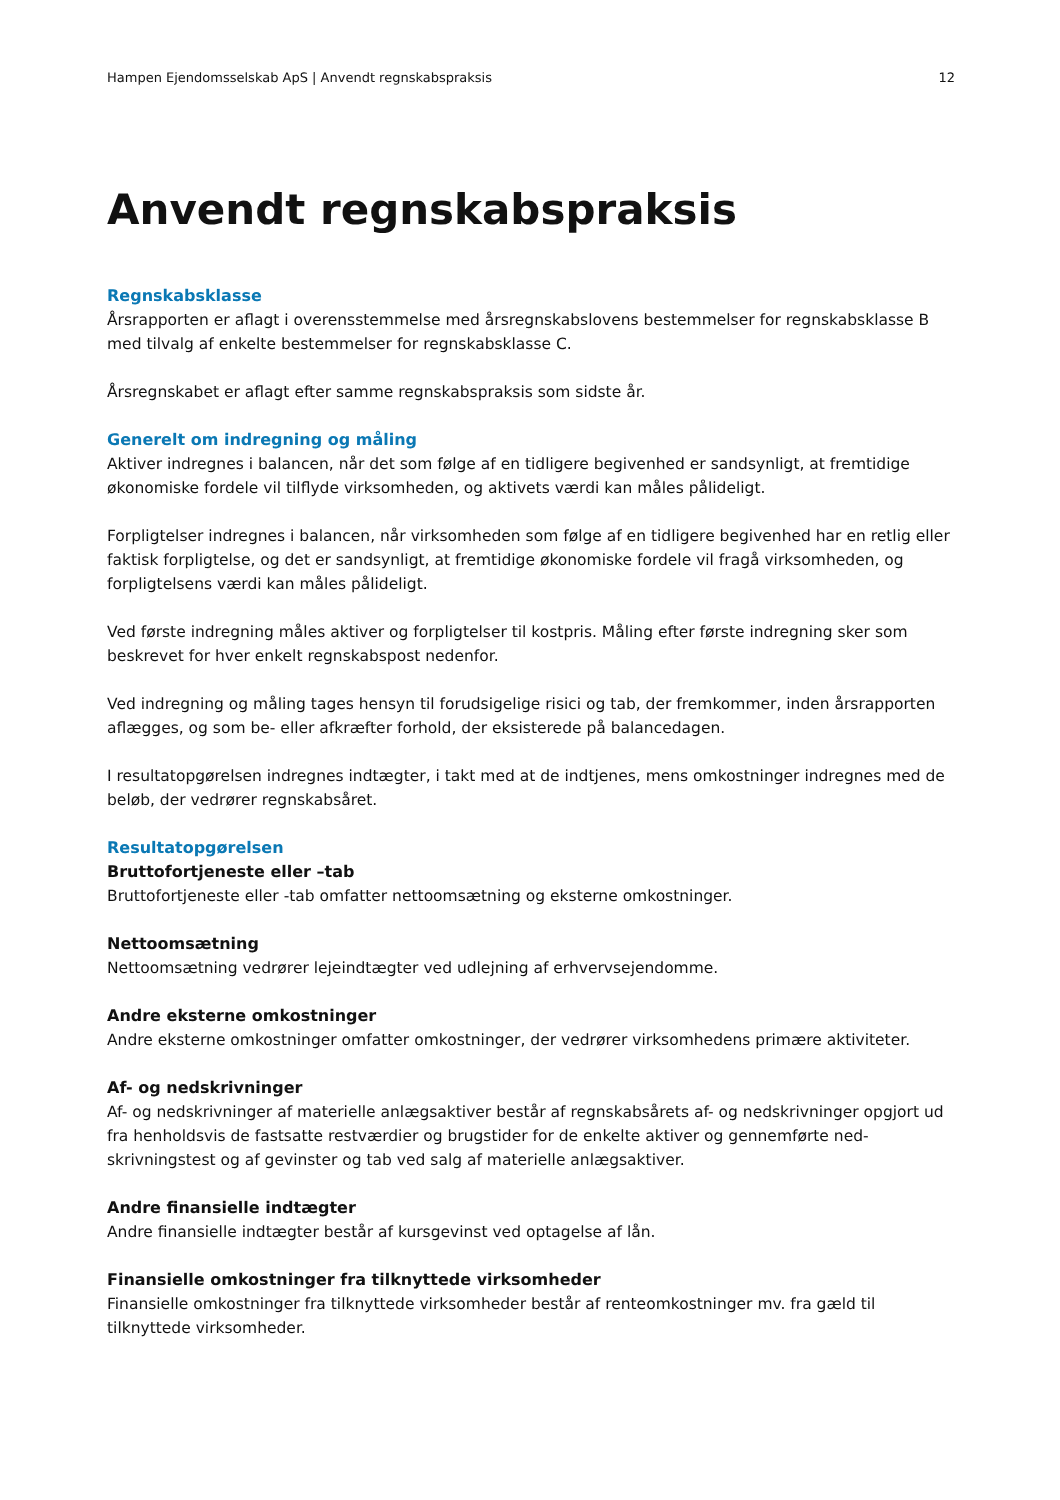Hampen Ejendomsselskab ApS | Anvendt regnskabspraksis 12
Anvendt regnskabspraksis
Regnskabsklasse
Årsrapporten er aflagt i overensstemmelse med årsregnskabslovens bestemmelser for regnskabsklasse B med tilvalg af enkelte bestemmelser for regnskabsklasse C.
Årsregnskabet er aflagt efter samme regnskabspraksis som sidste år.
Generelt om indregning og måling
Aktiver indregnes i balancen, når det som følge af en tidligere begivenhed er sandsynligt, at fremtidige økonomiske fordele vil tilflyde virksomheden, og aktivets værdi kan måles pålideligt.
Forpligtelser indregnes i balancen, når virksomheden som følge af en tidligere begivenhed har en retlig eller faktisk forpligtelse, og det er sandsynligt, at fremtidige økonomiske fordele vil fragå virksomheden, og forpligtelsens værdi kan måles pålideligt.
Ved første indregning måles aktiver og forpligtelser til kostpris. Måling efter første indregning sker som beskrevet for hver enkelt regnskabspost nedenfor.
Ved indregning og måling tages hensyn til forudsigelige risici og tab, der fremkommer, inden årsrapporten aflægges, og som be- eller afkræfter forhold, der eksisterede på balancedagen.
I resultatopgørelsen indregnes indtægter, i takt med at de indtjenes, mens omkostninger indregnes med de beløb, der vedrører regnskabsåret.
Resultatopgørelsen
Bruttofortjeneste eller –tab
Bruttofortjeneste eller -tab omfatter nettoomsætning og eksterne omkostninger.
Nettoomsætning
Nettoomsætning vedrører lejeindtægter ved udlejning af erhvervsejendomme.
Andre eksterne omkostninger
Andre eksterne omkostninger omfatter omkostninger, der vedrører virksomhedens primære aktiviteter.
Af- og nedskrivninger
Af- og nedskrivninger af materielle anlægsaktiver består af regnskabsårets af- og nedskrivninger opgjort ud fra henholdsvis de fastsatte restværdier og brugstider for de enkelte aktiver og gennemførte ned-skrivningstest og af gevinster og tab ved salg af materielle anlægsaktiver.
Andre finansielle indtægter
Andre finansielle indtægter består af kursgevinst ved optagelse af lån.
Finansielle omkostninger fra tilknyttede virksomheder
Finansielle omkostninger fra tilknyttede virksomheder består af renteomkostninger mv. fra gæld til tilknyttede virksomheder.